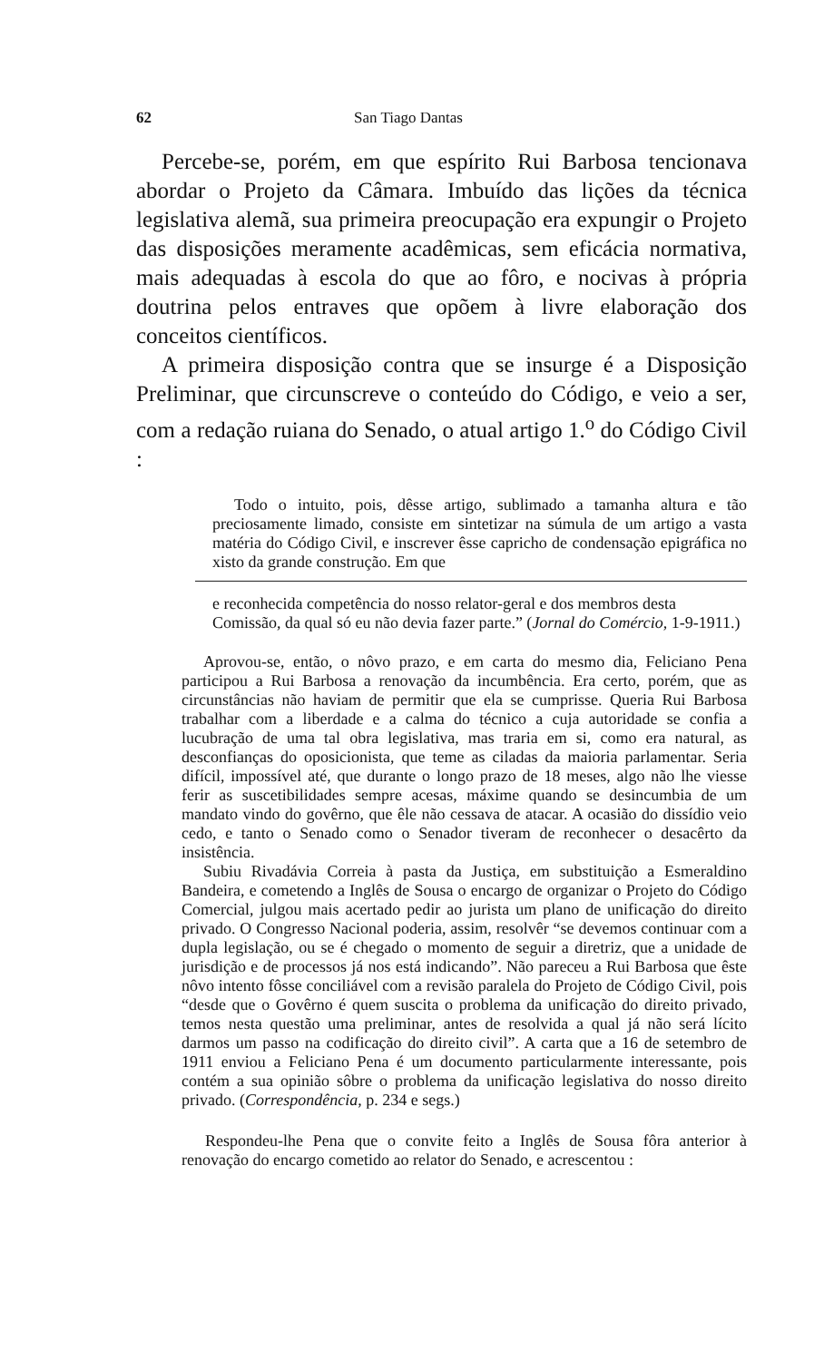62 San Tiago Dantas
Percebe-se, porém, em que espírito Rui Barbosa tencionava abordar o Projeto da Câmara. Imbuído das lições da técnica legislativa alemã, sua primeira preocupação era expungir o Projeto das disposições meramente acadêmicas, sem eficácia normativa, mais adequadas à escola do que ao fôro, e nocivas à própria doutrina pelos entraves que opõem à livre elaboração dos conceitos científicos.
A primeira disposição contra que se insurge é a Disposição Preliminar, que circunscreve o conteúdo do Código, e veio a ser, com a redação ruiana do Senado, o atual artigo 1.<sup>o</sup> do Código Civil :
Todo o intuito, pois, dêsse artigo, sublimado a tamanha altura e tão preciosamente limado, consiste em sintetizar na súmula de um artigo a vasta matéria do Código Civil, e inscrever êsse capricho de condensação epigráfica no xisto da grande construção. Em que
e reconhecida competência do nosso relator-geral e dos membros desta Comissão, da qual só eu não devia fazer parte.” (Jornal do Comércio, 1-9-1911.)
Aprovou-se, então, o nôvo prazo, e em carta do mesmo dia, Feliciano Pena participou a Rui Barbosa a renovação da incumbência. Era certo, porém, que as circunstâncias não haviam de permitir que ela se cumprisse. Queria Rui Barbosa trabalhar com a liberdade e a calma do técnico a cuja autoridade se confia a lucubração de uma tal obra legislativa, mas traria em si, como era natural, as desconfianças do oposicionista, que teme as ciladas da maioria parlamentar. Seria difícil, impossível até, que durante o longo prazo de 18 meses, algo não lhe viesse ferir as suscetibilidades sempre acesas, máxime quando se desincumbia de um mandato vindo do govêrno, que êle não cessava de atacar. A ocasião do dissídio veio cedo, e tanto o Senado como o Senador tiveram de reconhecer o desacêrto da insistência.
Subiu Rivadávia Correia à pasta da Justiça, em substituição a Esmeraldino Bandeira, e cometendo a Inglês de Sousa o encargo de organizar o Projeto do Código Comercial, julgou mais acertado pedir ao jurista um plano de unificação do direito privado. O Congresso Nacional poderia, assim, resolvêr “se devemos continuar com a dupla legislação, ou se é chegado o momento de seguir a diretriz, que a unidade de jurisdição e de processos já nos está indicando”. Não pareceu a Rui Barbosa que êste nôvo intento fôsse conciliável com a revisão paralela do Projeto de Código Civil, pois “desde que o Govêrno é quem suscita o problema da unificação do direito privado, temos nesta questão uma preliminar, antes de resolvida a qual já não será lícito darmos um passo na codificação do direito civil”. A carta que a 16 de setembro de 1911 enviou a Feliciano Pena é um documento particularmente interessante, pois contém a sua opinião sôbre o problema da unificação legislativa do nosso direito privado. (Correspondência, p. 234 e segs.)
Respondeu-lhe Pena que o convite feito a Inglês de Sousa fôra anterior à renovação do encargo cometido ao relator do Senado, e acrescentou :